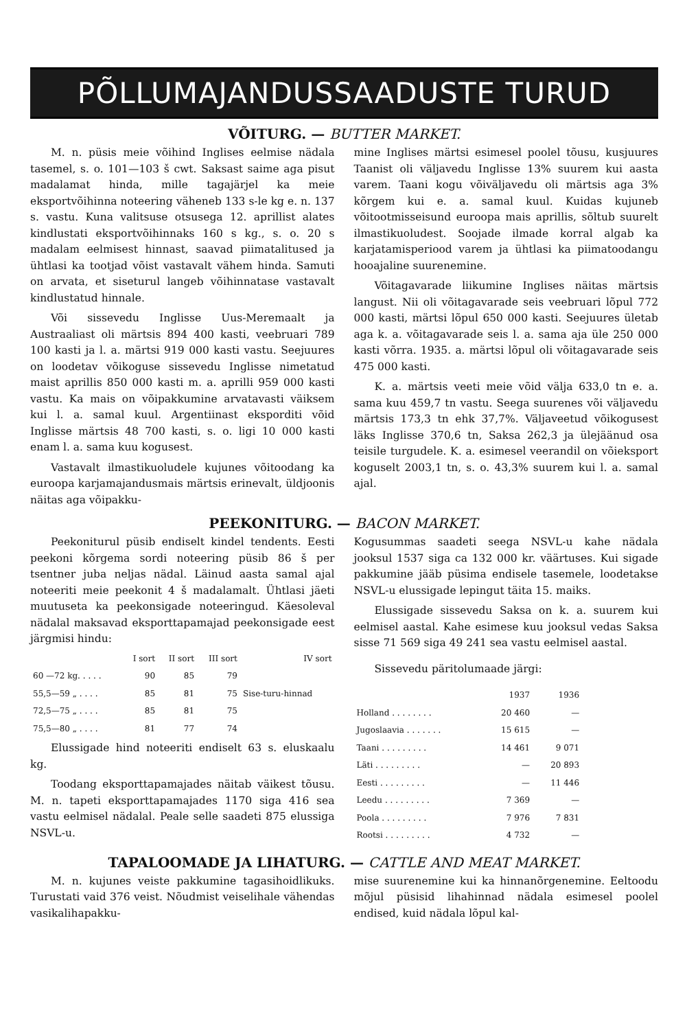PÕLLUMAJANDUSSAADUSTE TURUD
VÕITURG. — BUTTER MARKET.
M. n. püsis meie võihind Inglises eelmise nädala tasemel, s. o. 101—103 š cwt. Saksast saime aga pisut madalamat hinda, mille tagajärjel ka meie eksportvõihinna noteering väheneb 133 s-le kg e. n. 137 s. vastu. Kuna valitsuse otsusega 12. aprillist alates kindlustati eksportvõihinnaks 160 s kg., s. o. 20 s madalam eelmisest hinnast, saavad piimatalitused ja ühtlasi ka tootjad võist vastavalt vähem hinda. Samuti on arvata, et siseturul langeb võihinnatase vastavalt kindlustatud hinnale.
Või sissevedu Inglisse Uus-Meremaalt ja Austraaliast oli märtsis 894 400 kasti, veebruari 789 100 kasti ja l. a. märtsi 919 000 kasti vastu. Seejuures on loodetav võikoguse sissevedu Inglisse nimetatud maist aprillis 850 000 kasti m. a. aprilli 959 000 kasti vastu. Ka mais on võipakkumine arvatavasti väiksem kui l. a. samal kuul. Argentiinast eksporditi võid Inglisse märtsis 48 700 kasti, s. o. ligi 10 000 kasti enam l. a. sama kuu kogusest.
Vastavalt ilmastikuoludele kujunes võitoodang ka euroopa karjamajandusmais märtsis erinevalt, üldjoonis näitas aga võipakku-
mine Inglises märtsi esimesel poolel tõusu, kusjuures Taanist oli väljavedu Inglisse 13% suurem kui aasta varem. Taani kogu võiväljavedu oli märtsis aga 3% kõrgem kui e. a. samal kuul. Kuidas kujuneb võitootmisseisund euroopa mais aprillis, sõltub suurelt ilmastikuoludest. Soojade ilmade korral algab ka karjatamisperiood varem ja ühtlasi ka piimatoodangu hooajaline suurenemine.
Võitagavarade liikumine Inglises näitas märtsis langust. Nii oli võitagavarade seis veebruari lõpul 772 000 kasti, märtsi lõpul 650 000 kasti. Seejuures ületab aga k. a. võitagavarade seis l. a. sama aja üle 250 000 kasti võrra. 1935. a. märtsi lõpul oli võitagavarade seis 475 000 kasti.
K. a. märtsis veeti meie võid välja 633,0 tn e. a. sama kuu 459,7 tn vastu. Seega suurenes või väljavedu märtsis 173,3 tn ehk 37,7%. Väljaveetud võikogusest läks Inglisse 370,6 tn, Saksa 262,3 ja ülejäänud osa teisile turgudele. K. a. esimesel veerandil on võieksport koguselt 2003,1 tn, s. o. 43,3% suurem kui l. a. samal ajal.
PEEKONITURG. — BACON MARKET.
Peekoniturul püsib endiselt kindel tendents. Eesti peekoni kõrgema sordi noteering püsib 86 š per tsentner juba neljas nädal. Läinud aasta samal ajal noteeriti meie peekonit 4 š madalamalt. Ühtlasi jäeti muutuseta ka peekonsigade noteeringud. Käesoleval nädalal maksavad eksporttapamajad peekonsigade eest järgmisi hindu:
| | I sort | II sort | III sort | IV sort |
| --- | --- | --- | --- | --- |
| 60 —72 kg. . . . . | 90 | 85 | 79 | Sise-turu-hinnad |
| 55,5—59 „ . . . . | 85 | 81 | 75 | |
| 72,5—75 „ . . . . | 85 | 81 | 75 | |
| 75,5—80 „ . . . . | 81 | 77 | 74 | |
Elussigade hind noteeriti endiselt 63 s. eluskaalu kg.
Toodang eksporttapamajades näitab väikest tõusu. M. n. tapeti eksporttapamajades 1170 siga 416 sea vastu eelmisel nädalal. Peale selle saadeti 875 elussiga NSVL-u.
Kogusummas saadeti seega NSVL-u kahe nädala jooksul 1537 siga ca 132 000 kr. väärtuses. Kui sigade pakkumine jääb püsima endisele tasemele, loodetakse NSVL-u elussigade lepingut täita 15. maiks.
Elussigade sissevedu Saksa on k. a. suurem kui eelmisel aastal. Kahe esimese kuu jooksul vedas Saksa sisse 71 569 siga 49 241 sea vastu eelmisel aastal.
Sissevedu päritolumaade järgi:
| | 1937 | 1936 |
| --- | --- | --- |
| Holland . . . . . . . . | 20 460 | — |
| Jugoslaavia . . . . . . . | 15 615 | — |
| Taani . . . . . . . . . | 14 461 | 9 071 |
| Läti . . . . . . . . . | — | 20 893 |
| Eesti . . . . . . . . . | — | 11 446 |
| Leedu . . . . . . . . . | 7 369 | — |
| Poola . . . . . . . . . | 7 976 | 7 831 |
| Rootsi . . . . . . . . . | 4 732 | — |
TAPALOOMADE JA LIHATURG. — CATTLE AND MEAT MARKET.
M. n. kujunes veiste pakkumine tagasihoidlikuks. Turustati vaid 376 veist. Nõudmist veiselihale vähendas vasikalihapakku-
mise suurenemine kui ka hinnanõrgenemine. Eeltoodu mõjul püsisid lihahinnad nädala esimesel poolel endised, kuid nädala lõpul kal-